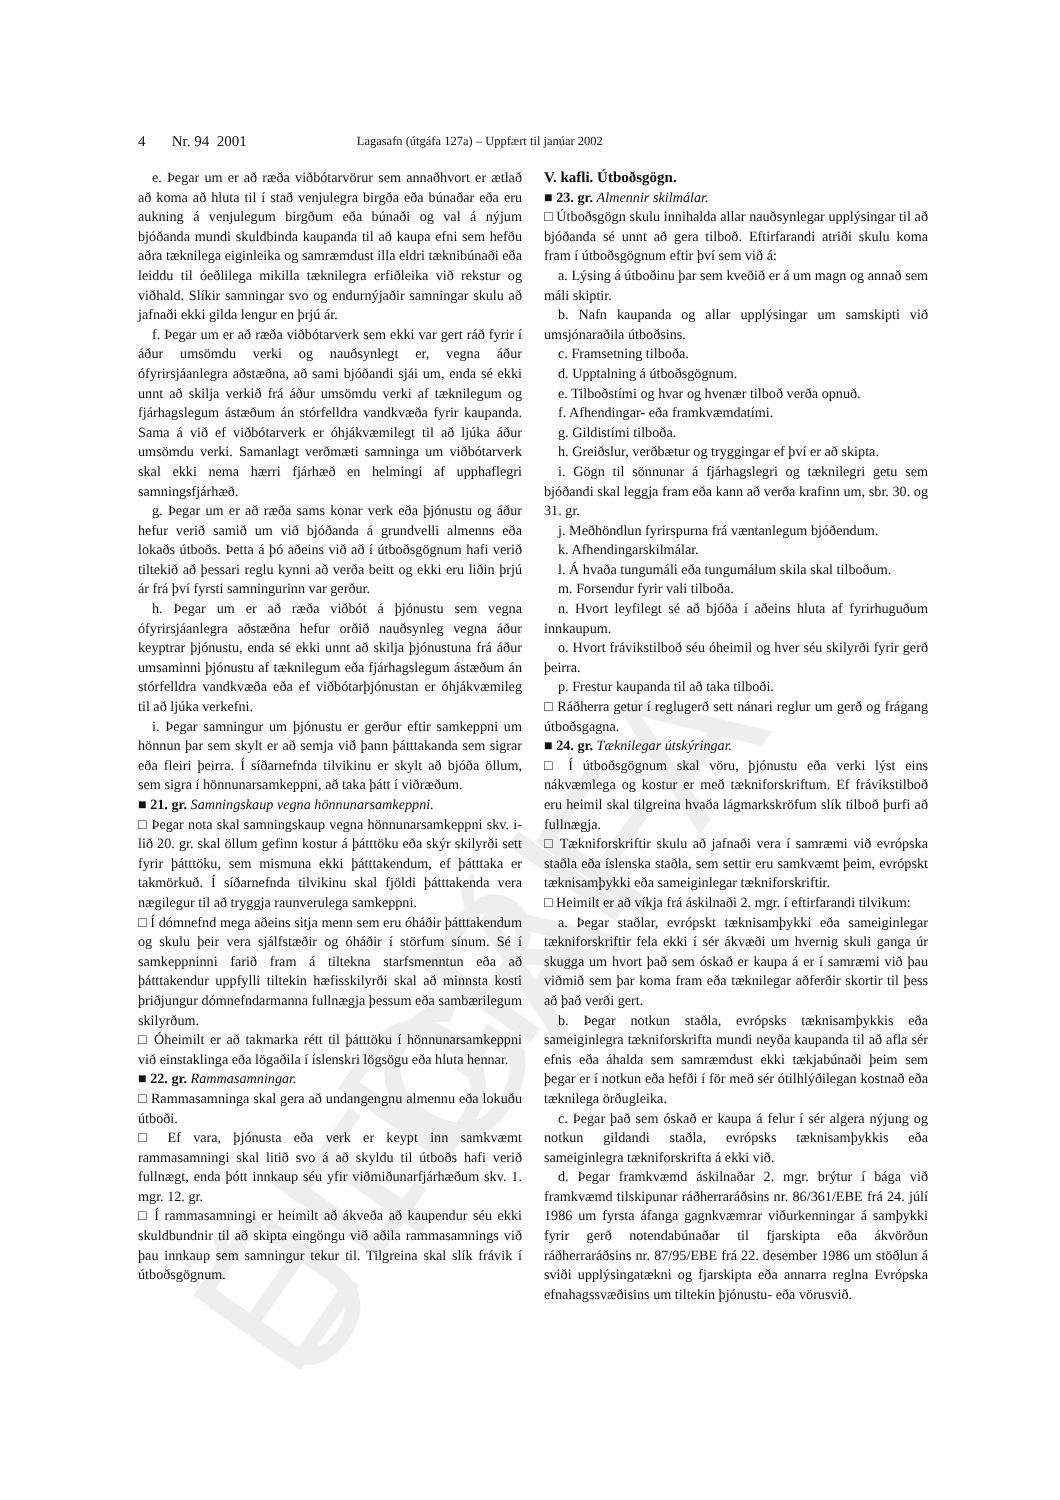ELDRI ÚTGÁFA
4 Nr. 94 2001 Lagasafn (útgáfa 127a) – Uppfært til janúar 2002
e. Þegar um er að ræða viðbótarvörur sem annaðhvort er ætlað að koma að hluta til í stað venjulegra birgða eða búnaðar eða eru aukning á venjulegum birgðum eða búnaði og val á nýjum bjóðanda mundi skuldbinda kaupanda til að kaupa efni sem hefðu aðra tæknilega eiginleika og samræmdust illa eldri tæknibúnaði eða leiddu til óeðlilega mikilla tæknilegra erfiðleika við rekstur og viðhald. Slíkir samningar svo og endurnýjaðir samningar skulu að jafnaði ekki gilda lengur en þrjú ár.
f. Þegar um er að ræða viðbótarverk sem ekki var gert ráð fyrir í áður umsömdu verki og nauðsynlegt er, vegna áður ófyrirsjáanlegra aðstæðna, að sami bjóðandi sjái um, enda sé ekki unnt að skilja verkið frá áður umsömdu verki af tæknilegum og fjárhagslegum ástæðum án stórfelldra vandkvæða fyrir kaupanda. Sama á við ef viðbótarverk er óhjákvæmilegt til að ljúka áður umsömdu verki. Samanlagt verðmæti samninga um viðbótarverk skal ekki nema hærri fjárhæð en helmingi af upphaflegri samningsfjárhæð.
g. Þegar um er að ræða sams konar verk eða þjónustu og áður hefur verið samið um við bjóðanda á grundvelli almenns eða lokaðs útboðs. Þetta á þó aðeins við að í útboðsgögnum hafi verið tiltekið að þessari reglu kynni að verða beitt og ekki eru liðin þrjú ár frá því fyrsti samningurinn var gerður.
h. Þegar um er að ræða viðbót á þjónustu sem vegna ófyrirsjáanlegra aðstæðna hefur orðið nauðsynleg vegna áður keyptrar þjónustu, enda sé ekki unnt að skilja þjónustuna frá áður umsaminni þjónustu af tæknilegum eða fjárhagslegum ástæðum án stórfelldra vandkvæða eða ef viðbótarþjónustan er óhjákvæmileg til að ljúka verkefni.
i. Þegar samningur um þjónustu er gerður eftir samkeppni um hönnun þar sem skylt er að semja við þann þátttakanda sem sigrar eða fleiri þeirra. Í síðarnefnda tilvikinu er skylt að bjóða öllum, sem sigra í hönnunarsamkeppni, að taka þátt í viðræðum.
■ 21. gr. Samningskaup vegna hönnunarsamkeppni.
□ Þegar nota skal samningskaup vegna hönnunarsamkeppni skv. i-lið 20. gr. skal öllum gefinn kostur á þátttöku eða skýr skilyrði sett fyrir þátttöku, sem mismuna ekki þátttakendum, ef þátttaka er takmörkuð. Í síðarnefnda tilvikinu skal fjöldi þátttakenda vera nægilegur til að tryggja raunverulega samkeppni.
□ Í dómnefnd mega aðeins sitja menn sem eru óháðir þátttakendum og skulu þeir vera sjálfstæðir og óháðir í störfum sínum. Sé í samkeppninni farið fram á tiltekna starfsmenntun eða að þátttakendur uppfylli tiltekin hæfisskilyrði skal að minnsta kosti þriðjungur dómnefndarmanna fullnægja þessum eða sambærilegum skilyrðum.
□ Óheimilt er að takmarka rétt til þátttöku í hönnunarsamkeppni við einstaklinga eða lögaðila í íslenskri lögsögu eða hluta hennar.
■ 22. gr. Rammasamningar.
□ Rammasamninga skal gera að undangengnu almennu eða lokuðu útboði.
□ Ef vara, þjónusta eða verk er keypt inn samkvæmt rammasamningi skal litið svo á að skyldu til útboðs hafi verið fullnægt, enda þótt innkaup séu yfir viðmiðunarfjárhæðum skv. 1. mgr. 12. gr.
□ Í rammasamningi er heimilt að ákveða að kaupendur séu ekki skuldbundnir til að skipta eingöngu við aðila rammasamnings við þau innkaup sem samningur tekur til. Tilgreina skal slík frávik í útboðsgögnum.
V. kafli. Útboðsgögn.
■ 23. gr. Almennir skilmálar.
□ Útboðsgögn skulu innihalda allar nauðsynlegar upplýsingar til að bjóðanda sé unnt að gera tilboð. Eftirfarandi atriði skulu koma fram í útboðsgögnum eftir því sem við á:
a. Lýsing á útboðinu þar sem kveðið er á um magn og annað sem máli skiptir.
b. Nafn kaupanda og allar upplýsingar um samskipti við umsjónaraðila útboðsins.
c. Framsetning tilboða.
d. Upptalning á útboðsgögnum.
e. Tilboðstími og hvar og hvenær tilboð verða opnuð.
f. Afhendingar- eða framkvæmdatími.
g. Gildistími tilboða.
h. Greiðslur, verðbætur og tryggingar ef því er að skipta.
i. Gögn til sönnunar á fjárhagslegri og tæknilegri getu sem bjóðandi skal leggja fram eða kann að verða krafinn um, sbr. 30. og 31. gr.
j. Meðhöndlun fyrirspurna frá væntanlegum bjóðendum.
k. Afhendingarskilmálar.
l. Á hvaða tungumáli eða tungumálum skila skal tilboðum.
m. Forsendur fyrir vali tilboða.
n. Hvort leyfilegt sé að bjóða í aðeins hluta af fyrirhuguðum innkaupum.
o. Hvort frávikstilboð séu óheimil og hver séu skilyrði fyrir gerð þeirra.
p. Frestur kaupanda til að taka tilboði.
□ Ráðherra getur í reglugerð sett nánari reglur um gerð og frágang útboðsgagna.
■ 24. gr. Tæknilegar útskýringar.
□ Í útboðsgögnum skal vöru, þjónustu eða verki lýst eins nákvæmlega og kostur er með tækniforskriftum. Ef frávikstilboð eru heimil skal tilgreina hvaða lágmarkskröfum slík tilboð þurfi að fullnægja.
□ Tækniforskriftir skulu að jafnaði vera í samræmi við evrópska staðla eða íslenska staðla, sem settir eru samkvæmt þeim, evrópskt tæknisamþykki eða sameiginlegar tækniforskriftir.
□ Heimilt er að víkja frá áskilnaði 2. mgr. í eftirfarandi tilvikum:
a. Þegar staðlar, evrópskt tæknisamþykki eða sameiginlegar tækniforskriftir fela ekki í sér ákvæði um hvernig skuli ganga úr skugga um hvort það sem óskað er kaupa á er í samræmi við þau viðmið sem þar koma fram eða tæknilegar aðferðir skortir til þess að það verði gert.
b. Þegar notkun staðla, evrópsks tæknisamþykkis eða sameiginlegra tækniforskrifta mundi neyða kaupanda til að afla sér efnis eða áhalda sem samræmdust ekki tækjabúnaði þeim sem þegar er í notkun eða hefði í för með sér ótilhlýðilegan kostnað eða tæknilega örðugleika.
c. Þegar það sem óskað er kaupa á felur í sér algera nýjung og notkun gildandi staðla, evrópsks tæknisamþykkis eða sameiginlegra tækniforskrifta á ekki við.
d. Þegar framkvæmd áskilnaðar 2. mgr. brýtur í bága við framkvæmd tilskipunar ráðherraráðsins nr. 86/361/EBE frá 24. júlí 1986 um fyrsta áfanga gagnkvæmrar viðurkenningar á samþykki fyrir gerð notendabúnaðar til fjarskipta eða ákvörðun ráðherraráðsins nr. 87/95/EBE frá 22. desember 1986 um stöðlun á sviði upplýsingatækni og fjarskipta eða annarra reglna Evrópska efnahagssvæðisins um tiltekin þjónustu- eða vörusvið.